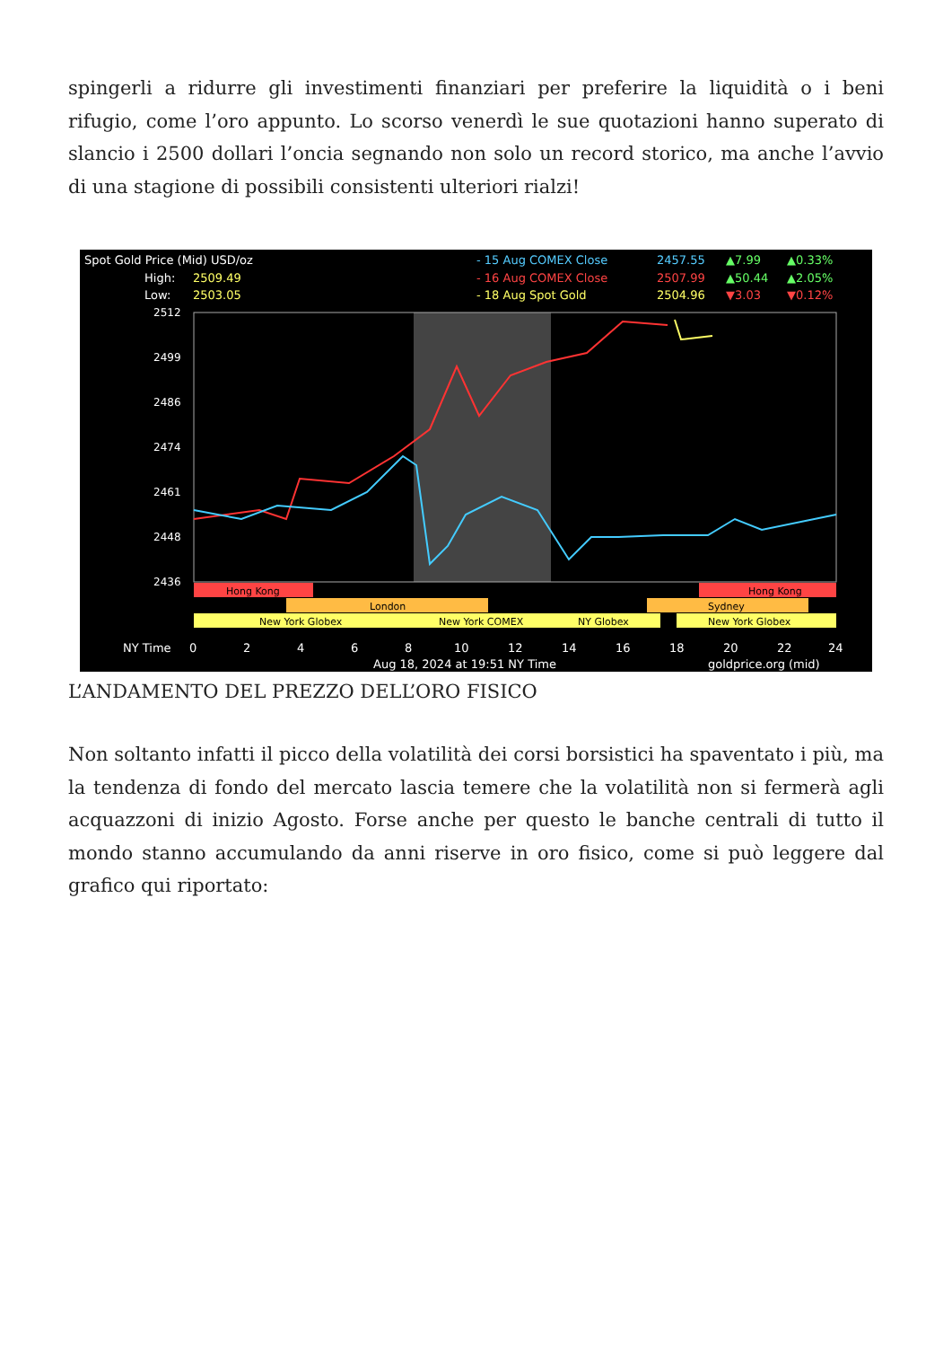spingerli a ridurre gli investimenti finanziari per preferire la liquidità o i beni rifugio, come l’oro appunto. Lo scorso venerdì le sue quotazioni hanno superato di slancio i 2500 dollari l’oncia segnando non solo un record storico, ma anche l’avvio di una stagione di possibili consistenti ulteriori rialzi!
Spot Gold Price (Mid) USD/oz
High:
2509.49
Low:
2503.05
- 15 Aug COMEX Close
2457.55
▲7.99
▲0.33%
- 16 Aug COMEX Close
2507.99
▲50.44
▲2.05%
- 18 Aug Spot Gold
2504.96
▼3.03
▼0.12%
2512
2499
2486
2474
2461
2448
2436
Hong Kong
Hong Kong
London
Sydney
New York Globex
New York COMEX
NY Globex
New York Globex
NY Time
0
2
4
6
8
10
12
14
16
18
20
22
24
Aug 18, 2024 at 19:51 NY Time
goldprice.org (mid)
L’ANDAMENTO DEL PREZZO DELL’ORO FISICO
Non soltanto infatti il picco della volatilità dei corsi borsistici ha spaventato i più, ma la tendenza di fondo del mercato lascia temere che la volatilità non si fermerà agli acquazzoni di inizio Agosto. Forse anche per questo le banche centrali di tutto il mondo stanno accumulando da anni riserve in oro fisico, come si può leggere dal grafico qui riportato: